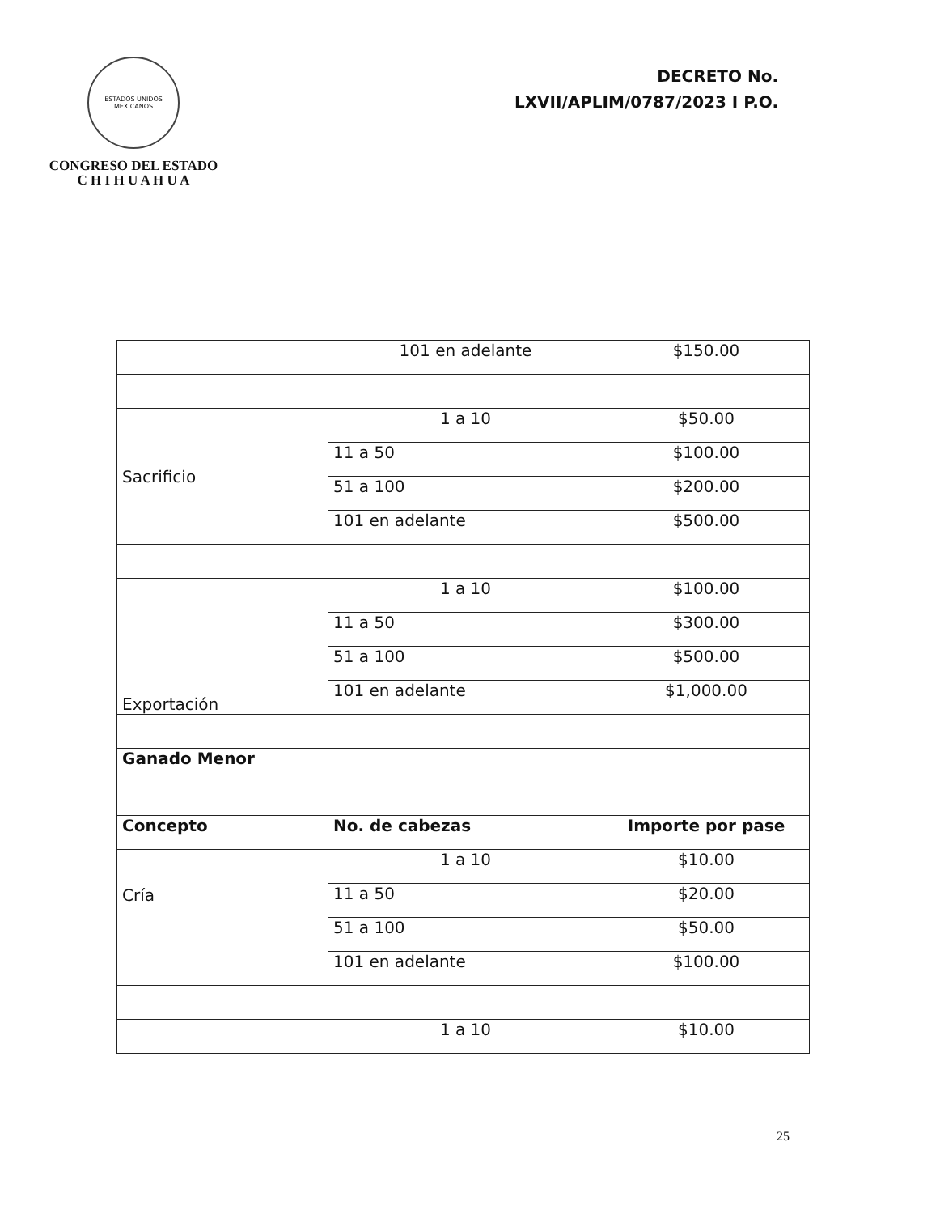ESTADOS UNIDOS MEXICANOS
CONGRESO DEL ESTADO
C H I H U A H U A
DECRETO No.
LXVII/APLIM/0787/2023 I P.O.
| | 101 en adelante | $150.00 |
| Sacrificio | 1 a 10 | $50.00 |
| | 11 a 50 | $100.00 |
| | 51 a 100 | $200.00 |
| | 101 en adelante | $500.00 |
| Exportación | 1 a 10 | $100.00 |
| | 11 a 50 | $300.00 |
| | 51 a 100 | $500.00 |
| | 101 en adelante | $1,000.00 |
| Ganado Menor | | |
| Concepto | No. de cabezas | Importe por pase |
| Cría | 1 a 10 | $10.00 |
| | 11 a 50 | $20.00 |
| | 51 a 100 | $50.00 |
| | 101 en adelante | $100.00 |
| | 1 a 10 | $10.00 |
25